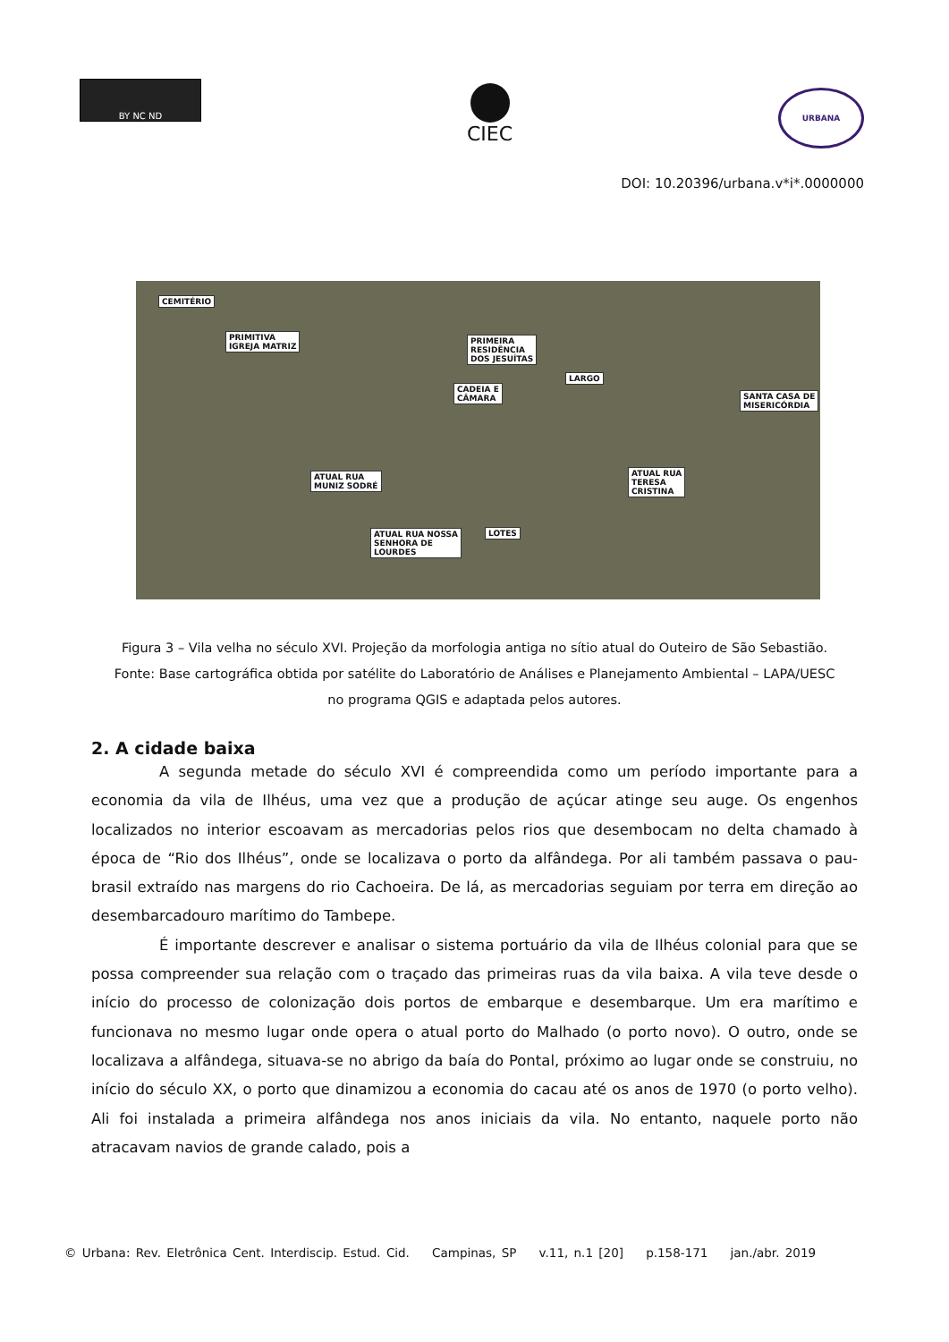BY NC ND
CIEC
URBANA
DOI: 10.20396/urbana.v*i*.0000000
CEMITÉRIO
PRIMITIVA
IGREJA MATRIZ
PRIMEIRA
RESIDÊNCIA
DOS JESUÍTAS
CADEIA E
CÂMARA
LARGO
SANTA CASA DE
MISERICÓRDIA
ATUAL RUA
MUNIZ SODRÉ
ATUAL RUA
TERESA
CRISTINA
ATUAL RUA NOSSA
SENHORA DE
LOURDES
LOTES
Figura 3 – Vila velha no século XVI. Projeção da morfologia antiga no sítio atual do Outeiro de São Sebastião.
Fonte: Base cartográfica obtida por satélite do Laboratório de Análises e Planejamento Ambiental – LAPA/UESC no programa QGIS e adaptada pelos autores.
2. A cidade baixa
A segunda metade do século XVI é compreendida como um período importante para a economia da vila de Ilhéus, uma vez que a produção de açúcar atinge seu auge. Os engenhos localizados no interior escoavam as mercadorias pelos rios que desembocam no delta chamado à época de “Rio dos Ilhéus”, onde se localizava o porto da alfândega. Por ali também passava o pau-brasil extraído nas margens do rio Cachoeira. De lá, as mercadorias seguiam por terra em direção ao desembarcadouro marítimo do Tambepe.
É importante descrever e analisar o sistema portuário da vila de Ilhéus colonial para que se possa compreender sua relação com o traçado das primeiras ruas da vila baixa. A vila teve desde o início do processo de colonização dois portos de embarque e desembarque. Um era marítimo e funcionava no mesmo lugar onde opera o atual porto do Malhado (o porto novo). O outro, onde se localizava a alfândega, situava-se no abrigo da baía do Pontal, próximo ao lugar onde se construiu, no início do século XX, o porto que dinamizou a economia do cacau até os anos de 1970 (o porto velho). Ali foi instalada a primeira alfândega nos anos iniciais da vila. No entanto, naquele porto não atracavam navios de grande calado, pois a
© Urbana: Rev. Eletrônica Cent. Interdiscip. Estud. Cid. Campinas, SP v.11, n.1 [20] p.158-171 jan./abr. 2019